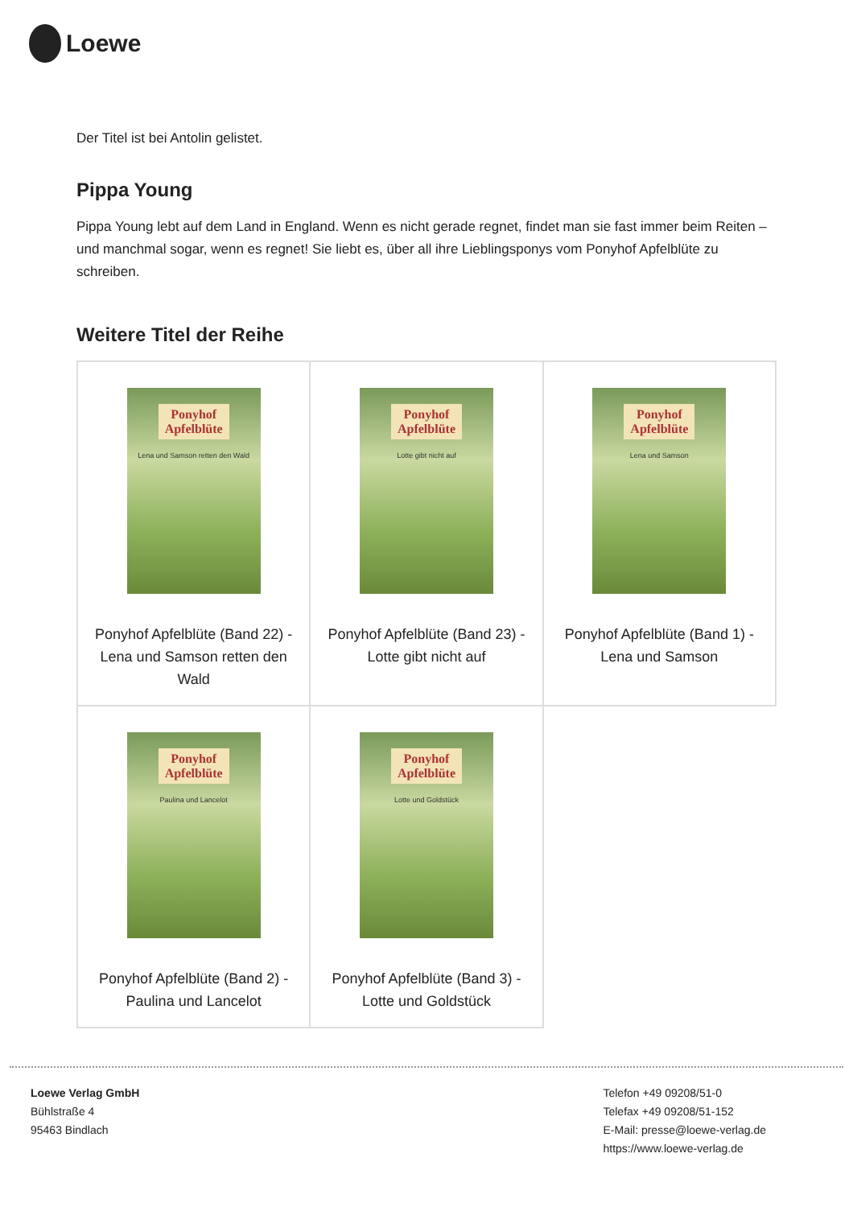Loewe
Der Titel ist bei Antolin gelistet.
Pippa Young
Pippa Young lebt auf dem Land in England. Wenn es nicht gerade regnet, findet man sie fast immer beim Reiten – und manchmal sogar, wenn es regnet! Sie liebt es, über all ihre Lieblingsponys vom Ponyhof Apfelblüte zu schreiben.
Weitere Titel der Reihe
| Ponyhof Apfelblüte Lena und Samson retten den Wald Ponyhof Apfelblüte (Band 22) - Lena und Samson retten den Wald | Ponyhof Apfelblüte Lotte gibt nicht auf Ponyhof Apfelblüte (Band 23) - Lotte gibt nicht auf | Ponyhof Apfelblüte Lena und Samson Ponyhof Apfelblüte (Band 1) - Lena und Samson |
| Ponyhof Apfelblüte Paulina und Lancelot Ponyhof Apfelblüte (Band 2) - Paulina und Lancelot | Ponyhof Apfelblüte Lotte und Goldstück Ponyhof Apfelblüte (Band 3) - Lotte und Goldstück | |
Loewe Verlag GmbH
Bühlstraße 4
95463 Bindlach
Telefon +49 09208/51-0
Telefax +49 09208/51-152
E-Mail: presse@loewe-verlag.de
https://www.loewe-verlag.de